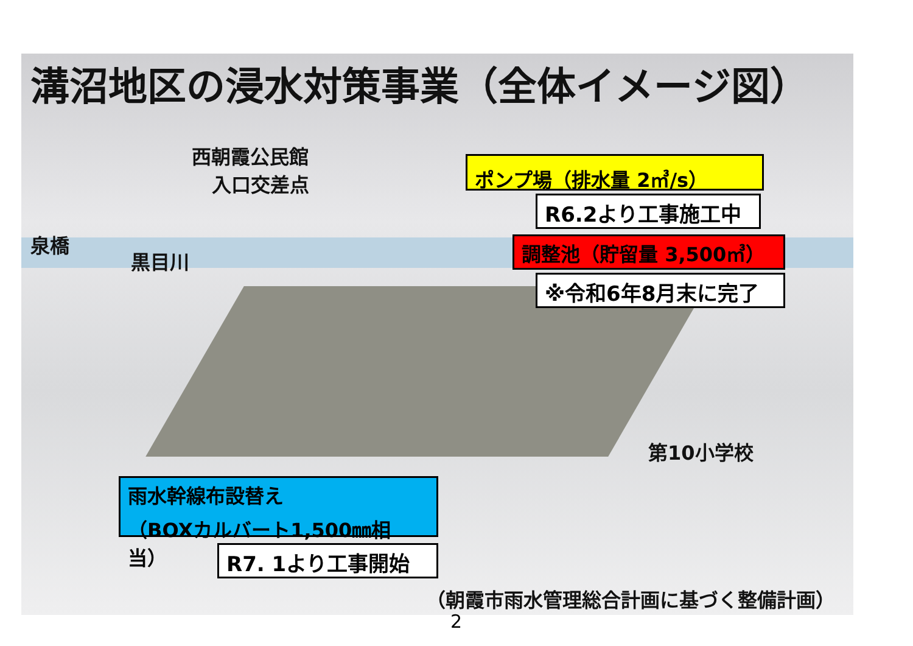溝沼地区の浸水対策事業（全体イメージ図）
西朝霞公民館
入口交差点
ポンプ場（排水量 2㎥/s）
R6.2より工事施工中
泉橋
黒目川
調整池（貯留量 3,500㎥）
※令和6年8月末に完了
第10小学校
雨水幹線布設替え
（BOXカルバート1,500㎜相当）
R7. 1より工事開始
（朝霞市雨水管理総合計画に基づく整備計画）
2